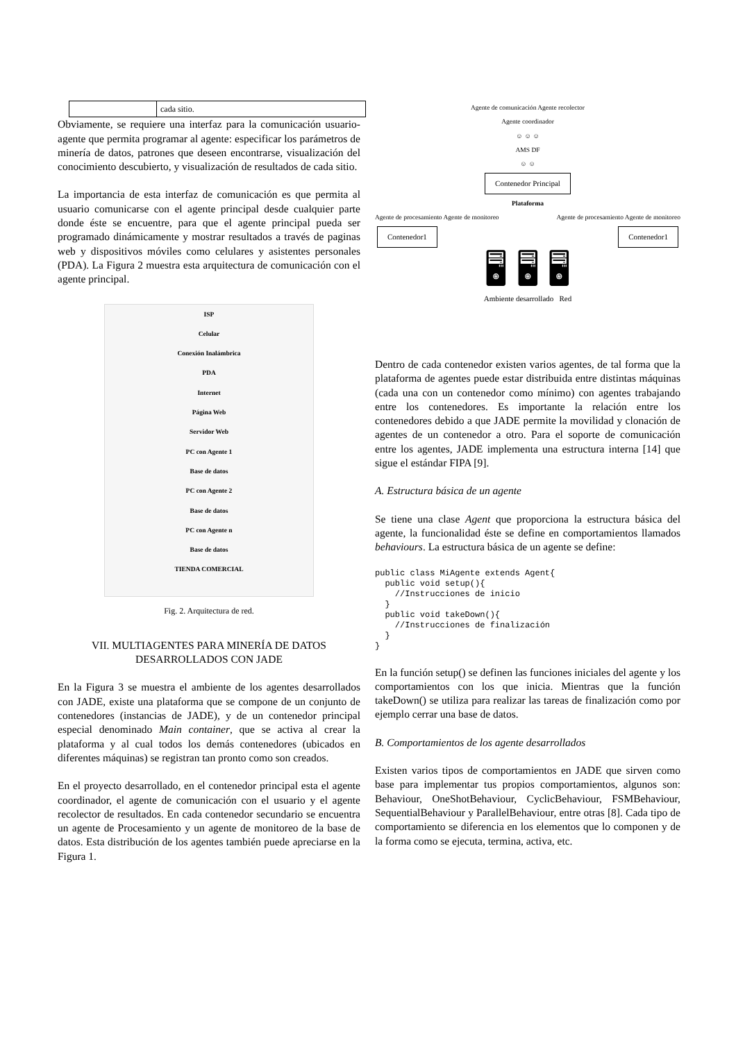| | cada sitio. |
Obviamente, se requiere una interfaz para la comunicación usuario-agente que permita programar al agente: especificar los parámetros de minería de datos, patrones que deseen encontrarse, visualización del conocimiento descubierto, y visualización de resultados de cada sitio.
La importancia de esta interfaz de comunicación es que permita al usuario comunicarse con el agente principal desde cualquier parte donde éste se encuentre, para que el agente principal pueda ser programado dinámicamente y mostrar resultados a través de paginas web y dispositivos móviles como celulares y asistentes personales (PDA). La Figura 2 muestra esta arquitectura de comunicación con el agente principal.
ISP
Celular
Conexión Inalámbrica
PDA
Internet
Página Web
Servidor Web
PC con Agente 1
Base de datos
PC con Agente 2
Base de datos
PC con Agente n
Base de datos
TIENDA COMERCIAL
Fig. 2. Arquitectura de red.
VII. MULTIAGENTES PARA MINERÍA DE DATOS DESARROLLADOS CON JADE
En la Figura 3 se muestra el ambiente de los agentes desarrollados con JADE, existe una plataforma que se compone de un conjunto de contenedores (instancias de JADE), y de un contenedor principal especial denominado Main container, que se activa al crear la plataforma y al cual todos los demás contenedores (ubicados en diferentes máquinas) se registran tan pronto como son creados.
En el proyecto desarrollado, en el contenedor principal esta el agente coordinador, el agente de comunicación con el usuario y el agente recolector de resultados. En cada contenedor secundario se encuentra un agente de Procesamiento y un agente de monitoreo de la base de datos. Esta distribución de los agentes también puede apreciarse en la Figura 1.
Agente de comunicación Agente recolector
Agente coordinador
☺ ☺ ☺
AMS DF
☺ ☺
Contenedor Principal
Plataforma
Agente de procesamiento Agente de monitoreo Agente de procesamiento Agente de monitoreo
Contenedor1 Contenedor1
🖥 🖥 🖥
Ambiente desarrollado Red
Dentro de cada contenedor existen varios agentes, de tal forma que la plataforma de agentes puede estar distribuida entre distintas máquinas (cada una con un contenedor como mínimo) con agentes trabajando entre los contenedores. Es importante la relación entre los contenedores debido a que JADE permite la movilidad y clonación de agentes de un contenedor a otro. Para el soporte de comunicación entre los agentes, JADE implementa una estructura interna [14] que sigue el estándar FIPA [9].
A. Estructura básica de un agente
Se tiene una clase Agent que proporciona la estructura básica del agente, la funcionalidad éste se define en comportamientos llamados behaviours. La estructura básica de un agente se define:
public class MiAgente extends Agent{
  public void setup(){
    //Instrucciones de inicio
  }
  public void takeDown(){
    //Instrucciones de finalización
  }
}
En la función setup() se definen las funciones iniciales del agente y los comportamientos con los que inicia. Mientras que la función takeDown() se utiliza para realizar las tareas de finalización como por ejemplo cerrar una base de datos.
B. Comportamientos de los agente desarrollados
Existen varios tipos de comportamientos en JADE que sirven como base para implementar tus propios comportamientos, algunos son: Behaviour, OneShotBehaviour, CyclicBehaviour, FSMBehaviour, SequentialBehaviour y ParallelBehaviour, entre otras [8]. Cada tipo de comportamiento se diferencia en los elementos que lo componen y de la forma como se ejecuta, termina, activa, etc.